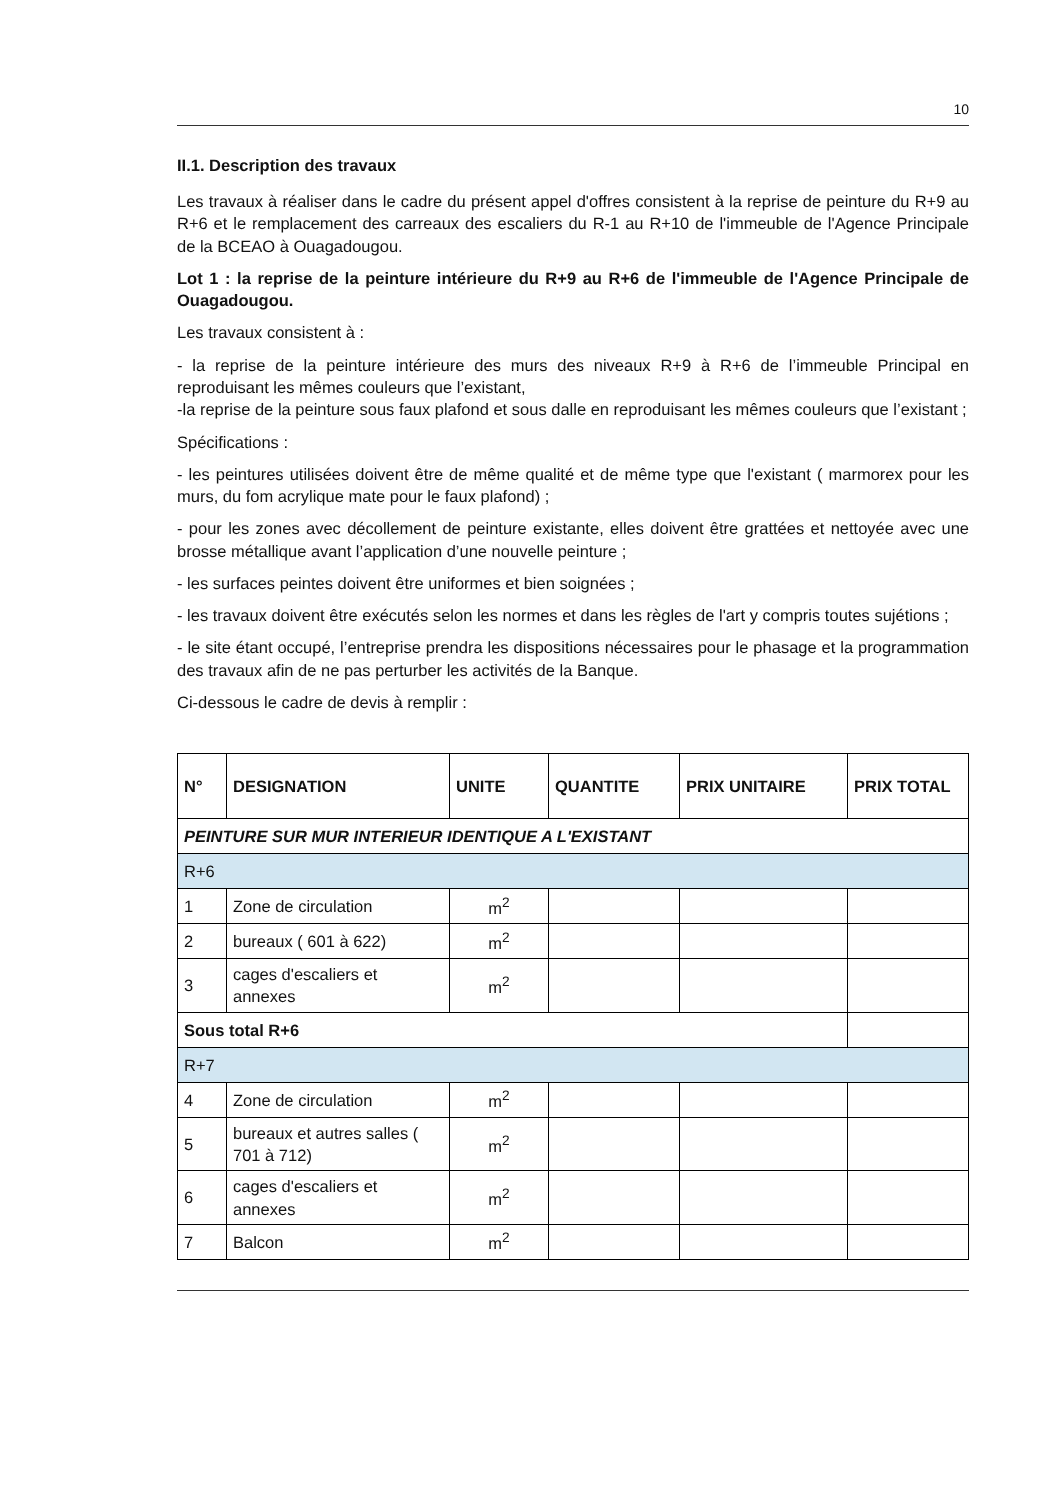10
II.1. Description des travaux
Les travaux à réaliser dans le cadre du présent appel d'offres consistent à la reprise de peinture du R+9 au R+6 et le remplacement des carreaux des escaliers du R-1 au R+10 de l'immeuble de l'Agence Principale de la BCEAO à Ouagadougou.
Lot 1 : la reprise de la peinture intérieure du R+9 au R+6 de l'immeuble de l'Agence Principale de Ouagadougou.
Les travaux consistent à :
- la reprise de la peinture intérieure des murs des niveaux R+9 à R+6 de l’immeuble Principal en reproduisant les mêmes couleurs que l’existant,
-la reprise de la peinture sous faux plafond et sous dalle en reproduisant les mêmes couleurs que l’existant ;
Spécifications :
- les peintures utilisées doivent être de même qualité et de même type que l'existant ( marmorex pour les murs, du fom acrylique mate pour le faux plafond) ;
- pour les zones avec décollement de peinture existante, elles doivent être grattées et nettoyée avec une brosse métallique avant l’application d’une nouvelle peinture ;
- les surfaces peintes doivent être uniformes et bien soignées ;
- les travaux doivent être exécutés selon les normes et dans les règles de l'art y compris toutes sujétions ;
- le site étant occupé, l’entreprise prendra les dispositions nécessaires pour le phasage et la programmation des travaux afin de ne pas perturber les activités de la Banque.
Ci-dessous le cadre de devis à remplir :
| N° | DESIGNATION | UNITE | QUANTITE | PRIX UNITAIRE | PRIX TOTAL |
| --- | --- | --- | --- | --- | --- |
| PEINTURE SUR MUR INTERIEUR IDENTIQUE A L'EXISTANT | | | | | |
| R+6 | | | | | |
| 1 | Zone de circulation | m<sup>2</sup> | | | |
| 2 | bureaux ( 601 à 622) | m<sup>2</sup> | | | |
| 3 | cages d'escaliers et annexes | m<sup>2</sup> | | | |
| Sous total R+6 | | | | | |
| R+7 | | | | | |
| 4 | Zone de circulation | m<sup>2</sup> | | | |
| 5 | bureaux et autres salles ( 701 à 712) | m<sup>2</sup> | | | |
| 6 | cages d'escaliers et annexes | m<sup>2</sup> | | | |
| 7 | Balcon | m<sup>2</sup> | | | |